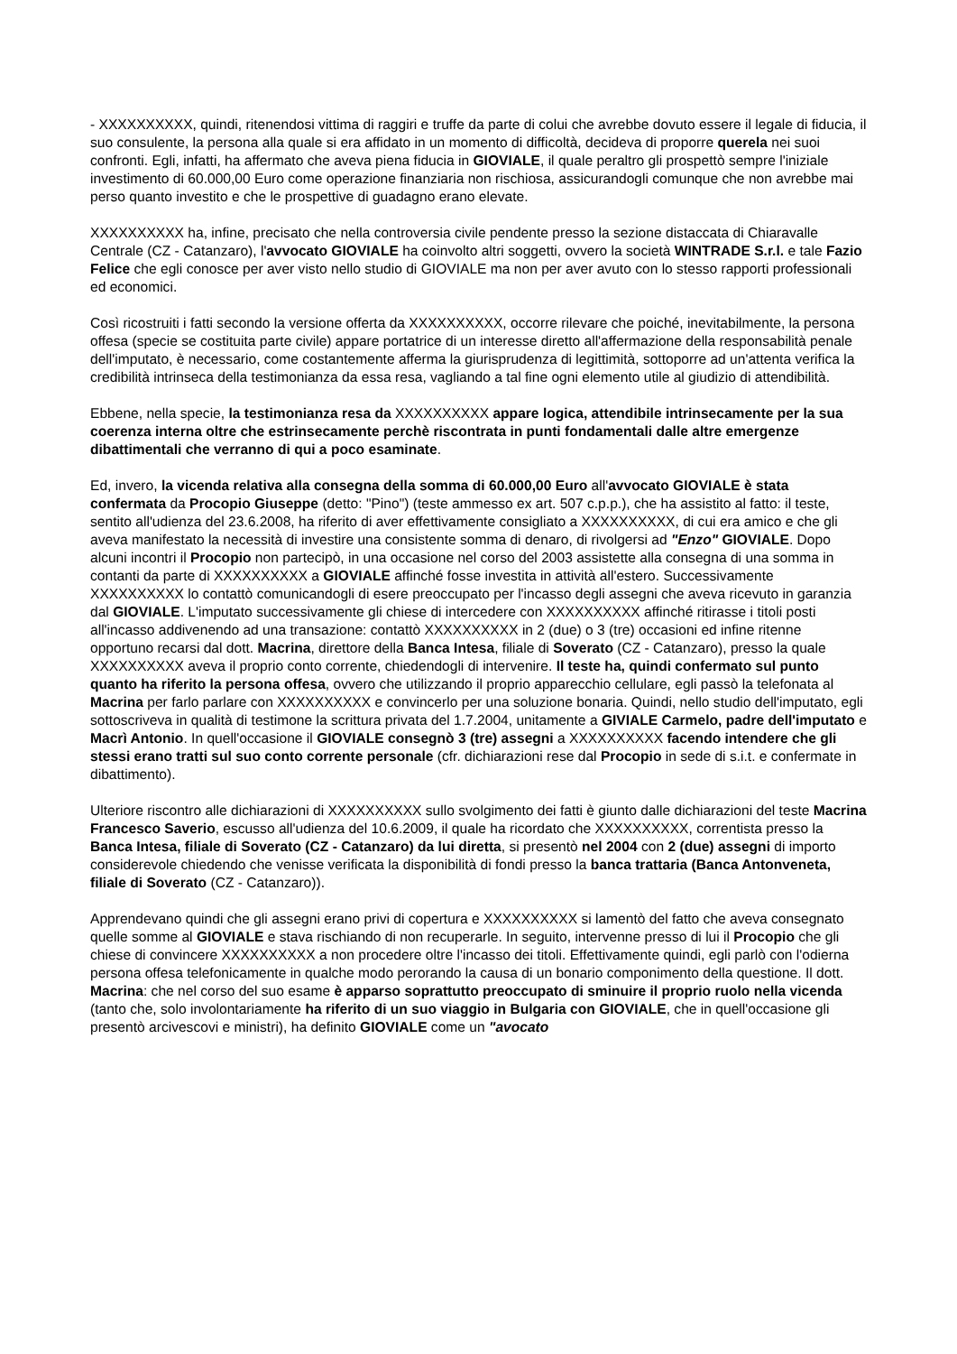- XXXXXXXXXX, quindi, ritenendosi vittima di raggiri e truffe da parte di colui che avrebbe dovuto essere il legale di fiducia, il suo consulente, la persona alla quale si era affidato in un momento di difficoltà, decideva di proporre querela nei suoi confronti. Egli, infatti, ha affermato che aveva piena fiducia in GIOVIALE, il quale peraltro gli prospettò sempre l'iniziale investimento di 60.000,00 Euro come operazione finanziaria non rischiosa, assicurandogli comunque che non avrebbe mai perso quanto investito e che le prospettive di guadagno erano elevate.
XXXXXXXXXX ha, infine, precisato che nella controversia civile pendente presso la sezione distaccata di Chiaravalle Centrale (CZ - Catanzaro), l'avvocato GIOVIALE ha coinvolto altri soggetti, ovvero la società WINTRADE S.r.l. e tale Fazio Felice che egli conosce per aver visto nello studio di GIOVIALE ma non per aver avuto con lo stesso rapporti professionali ed economici.
Così ricostruiti i fatti secondo la versione offerta da XXXXXXXXXX, occorre rilevare che poiché, inevitabilmente, la persona offesa (specie se costituita parte civile) appare portatrice di un interesse diretto all'affermazione della responsabilità penale dell'imputato, è necessario, come costantemente afferma la giurisprudenza di legittimità, sottoporre ad un'attenta verifica la credibilità intrinseca della testimonianza da essa resa, vagliando a tal fine ogni elemento utile al giudizio di attendibilità.
Ebbene, nella specie, la testimonianza resa da XXXXXXXXXX appare logica, attendibile intrinsecamente per la sua coerenza interna oltre che estrinsecamente perchè riscontrata in punti fondamentali dalle altre emergenze dibattimentali che verranno di qui a poco esaminate.
Ed, invero, la vicenda relativa alla consegna della somma di 60.000,00 Euro all'avvocato GIOVIALE è stata confermata da Procopio Giuseppe (detto: "Pino") (teste ammesso ex art. 507 c.p.p.), che ha assistito al fatto: il teste, sentito all'udienza del 23.6.2008, ha riferito di aver effettivamente consigliato a XXXXXXXXXX, di cui era amico e che gli aveva manifestato la necessità di investire una consistente somma di denaro, di rivolgersi ad "Enzo" GIOVIALE. Dopo alcuni incontri il Procopio non partecipò, in una occasione nel corso del 2003 assistette alla consegna di una somma in contanti da parte di XXXXXXXXXX a GIOVIALE affinché fosse investita in attività all'estero. Successivamente XXXXXXXXXX lo contattò comunicandogli di esere preoccupato per l'incasso degli assegni che aveva ricevuto in garanzia dal GIOVIALE. L'imputato successivamente gli chiese di intercedere con XXXXXXXXXX affinché ritirasse i titoli posti all'incasso addivenendo ad una transazione: contattò XXXXXXXXXX in 2 (due) o 3 (tre) occasioni ed infine ritenne opportuno recarsi dal dott. Macrina, direttore della Banca Intesa, filiale di Soverato (CZ - Catanzaro), presso la quale XXXXXXXXXX aveva il proprio conto corrente, chiedendogli di intervenire. Il teste ha, quindi confermato sul punto quanto ha riferito la persona offesa, ovvero che utilizzando il proprio apparecchio cellulare, egli passò la telefonata al Macrina per farlo parlare con XXXXXXXXXX e convincerlo per una soluzione bonaria. Quindi, nello studio dell'imputato, egli sottoscriveva in qualità di testimone la scrittura privata del 1.7.2004, unitamente a GIVIALE Carmelo, padre dell'imputato e Macrì Antonio. In quell'occasione il GIOVIALE consegnò 3 (tre) assegni a XXXXXXXXXX facendo intendere che gli stessi erano tratti sul suo conto corrente personale (cfr. dichiarazioni rese dal Procopio in sede di s.i.t. e confermate in dibattimento).
Ulteriore riscontro alle dichiarazioni di XXXXXXXXXX sullo svolgimento dei fatti è giunto dalle dichiarazioni del teste Macrina Francesco Saverio, escusso all'udienza del 10.6.2009, il quale ha ricordato che XXXXXXXXXX, correntista presso la Banca Intesa, filiale di Soverato (CZ - Catanzaro) da lui diretta, si presentò nel 2004 con 2 (due) assegni di importo considerevole chiedendo che venisse verificata la disponibilità di fondi presso la banca trattaria (Banca Antonveneta, filiale di Soverato (CZ - Catanzaro)).
Apprendevano quindi che gli assegni erano privi di copertura e XXXXXXXXXX si lamentò del fatto che aveva consegnato quelle somme al GIOVIALE e stava rischiando di non recuperarle. In seguito, intervenne presso di lui il Procopio che gli chiese di convincere XXXXXXXXXX a non procedere oltre l'incasso dei titoli. Effettivamente quindi, egli parlò con l'odierna persona offesa telefonicamente in qualche modo perorando la causa di un bonario componimento della questione. Il dott. Macrina: che nel corso del suo esame è apparso soprattutto preoccupato di sminuire il proprio ruolo nella vicenda (tanto che, solo involontariamente ha riferito di un suo viaggio in Bulgaria con GIOVIALE, che in quell'occasione gli presentò arcivescovi e ministri), ha definito GIOVIALE come un "avocato